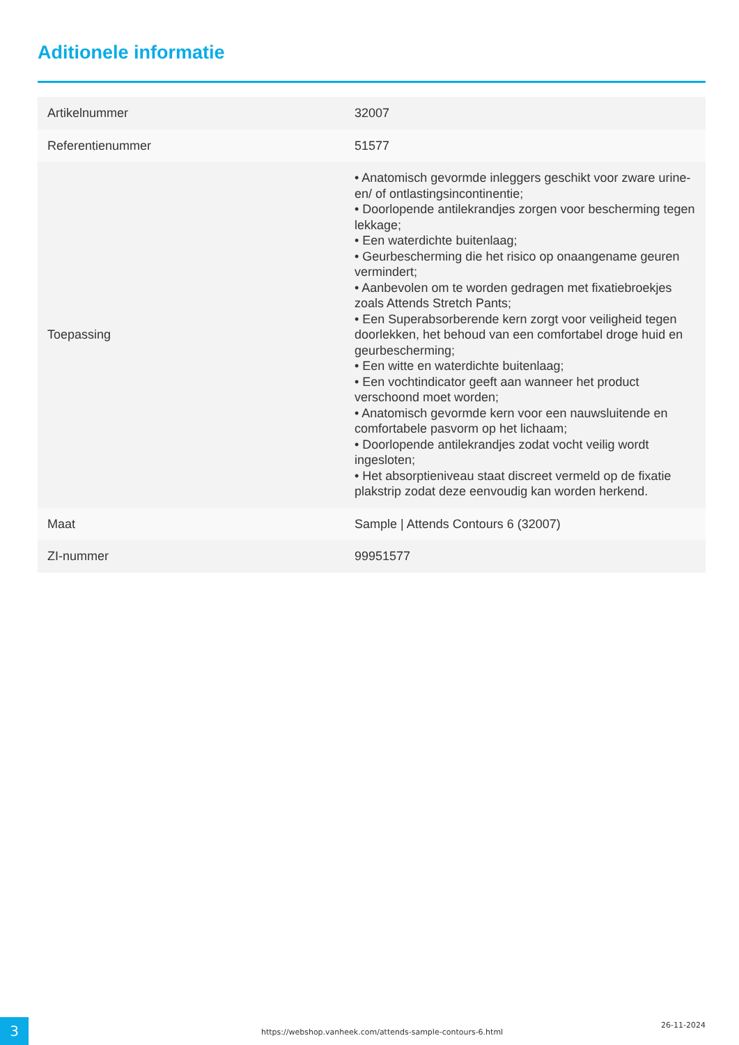Aditionele informatie
| Artikelnummer | 32007 |
| Referentienummer | 51577 |
| Toepassing | • Anatomisch gevormde inleggers geschikt voor zware urine- en/ of ontlastingsincontinentie; • Doorlopende antilekrandjes zorgen voor bescherming tegen lekkage; • Een waterdichte buitenlaag; • Geurbescherming die het risico op onaangename geuren vermindert; • Aanbevolen om te worden gedragen met fixatiebroekjes zoals Attends Stretch Pants; • Een Superabsorberende kern zorgt voor veiligheid tegen doorlekken, het behoud van een comfortabel droge huid en geurbescherming; • Een witte en waterdichte buitenlaag; • Een vochtindicator geeft aan wanneer het product verschoond moet worden; • Anatomisch gevormde kern voor een nauwsluitende en comfortabele pasvorm op het lichaam; • Doorlopende antilekrandjes zodat vocht veilig wordt ingesloten; • Het absorptieniveau staat discreet vermeld op de fixatie plakstrip zodat deze eenvoudig kan worden herkend. |
| Maat | Sample / Attends Contours 6 (32007) |
| ZI-nummer | 99951577 |
3
https://webshop.vanheek.com/attends-sample-contours-6.html
26-11-2024